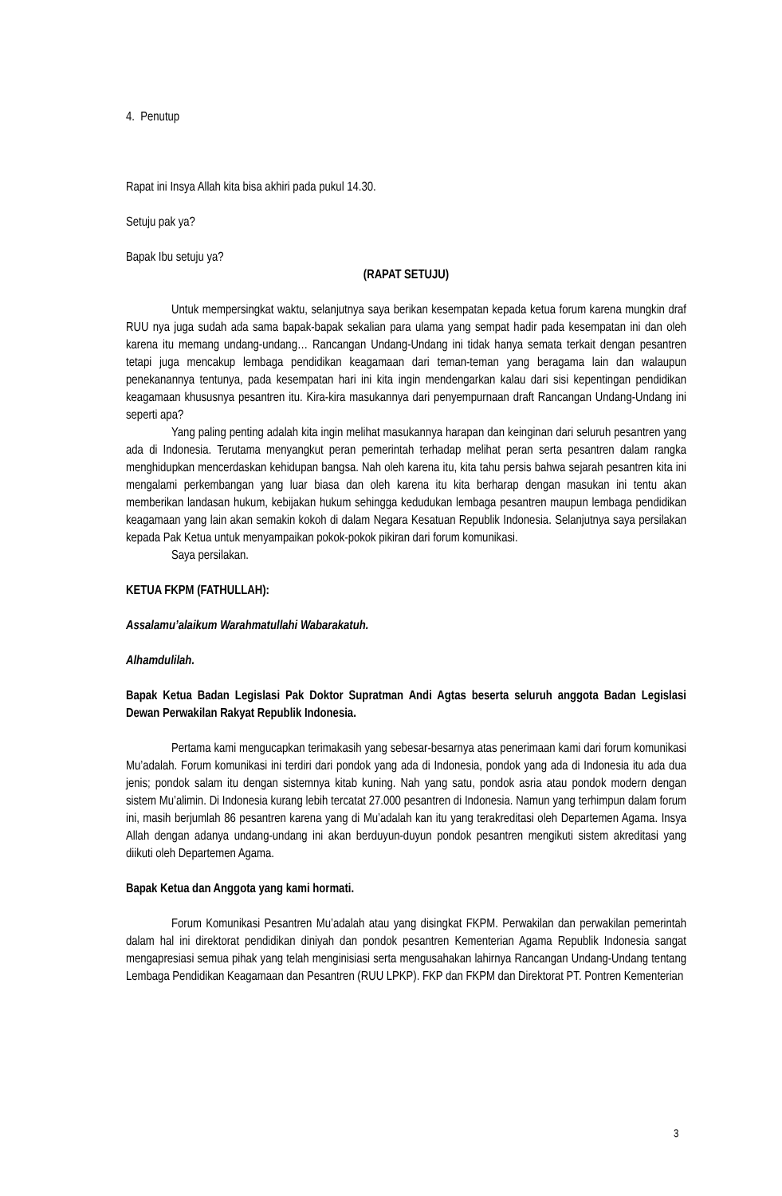4. Penutup
Rapat ini Insya Allah kita bisa akhiri pada pukul 14.30.
Setuju pak ya?
Bapak Ibu setuju ya?
(RAPAT SETUJU)
Untuk mempersingkat waktu, selanjutnya saya berikan kesempatan kepada ketua forum karena mungkin draf RUU nya juga sudah ada sama bapak-bapak sekalian para ulama yang sempat hadir pada kesempatan ini dan oleh karena itu memang undang-undang… Rancangan Undang-Undang ini tidak hanya semata terkait dengan pesantren tetapi juga mencakup lembaga pendidikan keagamaan dari teman-teman yang beragama lain dan walaupun penekanannya tentunya, pada kesempatan hari ini kita ingin mendengarkan kalau dari sisi kepentingan pendidikan keagamaan khususnya pesantren itu. Kira-kira masukannya dari penyempurnaan draft Rancangan Undang-Undang ini seperti apa?
Yang paling penting adalah kita ingin melihat masukannya harapan dan keinginan dari seluruh pesantren yang ada di Indonesia. Terutama menyangkut peran pemerintah terhadap melihat peran serta pesantren dalam rangka menghidupkan mencerdaskan kehidupan bangsa. Nah oleh karena itu, kita tahu persis bahwa sejarah pesantren kita ini mengalami perkembangan yang luar biasa dan oleh karena itu kita berharap dengan masukan ini tentu akan memberikan landasan hukum, kebijakan hukum sehingga kedudukan lembaga pesantren maupun lembaga pendidikan keagamaan yang lain akan semakin kokoh di dalam Negara Kesatuan Republik Indonesia. Selanjutnya saya persilakan kepada Pak Ketua untuk menyampaikan pokok-pokok pikiran dari forum komunikasi.
Saya persilakan.
KETUA FKPM (FATHULLAH):
Assalamu’alaikum Warahmatullahi Wabarakatuh.
Alhamdulilah.
Bapak Ketua Badan Legislasi Pak Doktor Supratman Andi Agtas beserta seluruh anggota Badan Legislasi Dewan Perwakilan Rakyat Republik Indonesia.
Pertama kami mengucapkan terimakasih yang sebesar-besarnya atas penerimaan kami dari forum komunikasi Mu’adalah. Forum komunikasi ini terdiri dari pondok yang ada di Indonesia, pondok yang ada di Indonesia itu ada dua jenis; pondok salam itu dengan sistemnya kitab kuning. Nah yang satu, pondok asria atau pondok modern dengan sistem Mu’alimin. Di Indonesia kurang lebih tercatat 27.000 pesantren di Indonesia. Namun yang terhimpun dalam forum ini, masih berjumlah 86 pesantren karena yang di Mu’adalah kan itu yang terakreditasi oleh Departemen Agama. Insya Allah dengan adanya undang-undang ini akan berduyun-duyun pondok pesantren mengikuti sistem akreditasi yang diikuti oleh Departemen Agama.
Bapak Ketua dan Anggota yang kami hormati.
Forum Komunikasi Pesantren Mu’adalah atau yang disingkat FKPM. Perwakilan dan perwakilan pemerintah dalam hal ini direktorat pendidikan diniyah dan pondok pesantren Kementerian Agama Republik Indonesia sangat mengapresiasi semua pihak yang telah menginisiasi serta mengusahakan lahirnya Rancangan Undang-Undang tentang Lembaga Pendidikan Keagamaan dan Pesantren (RUU LPKP). FKP dan FKPM dan Direktorat PT. Pontren Kementerian
3